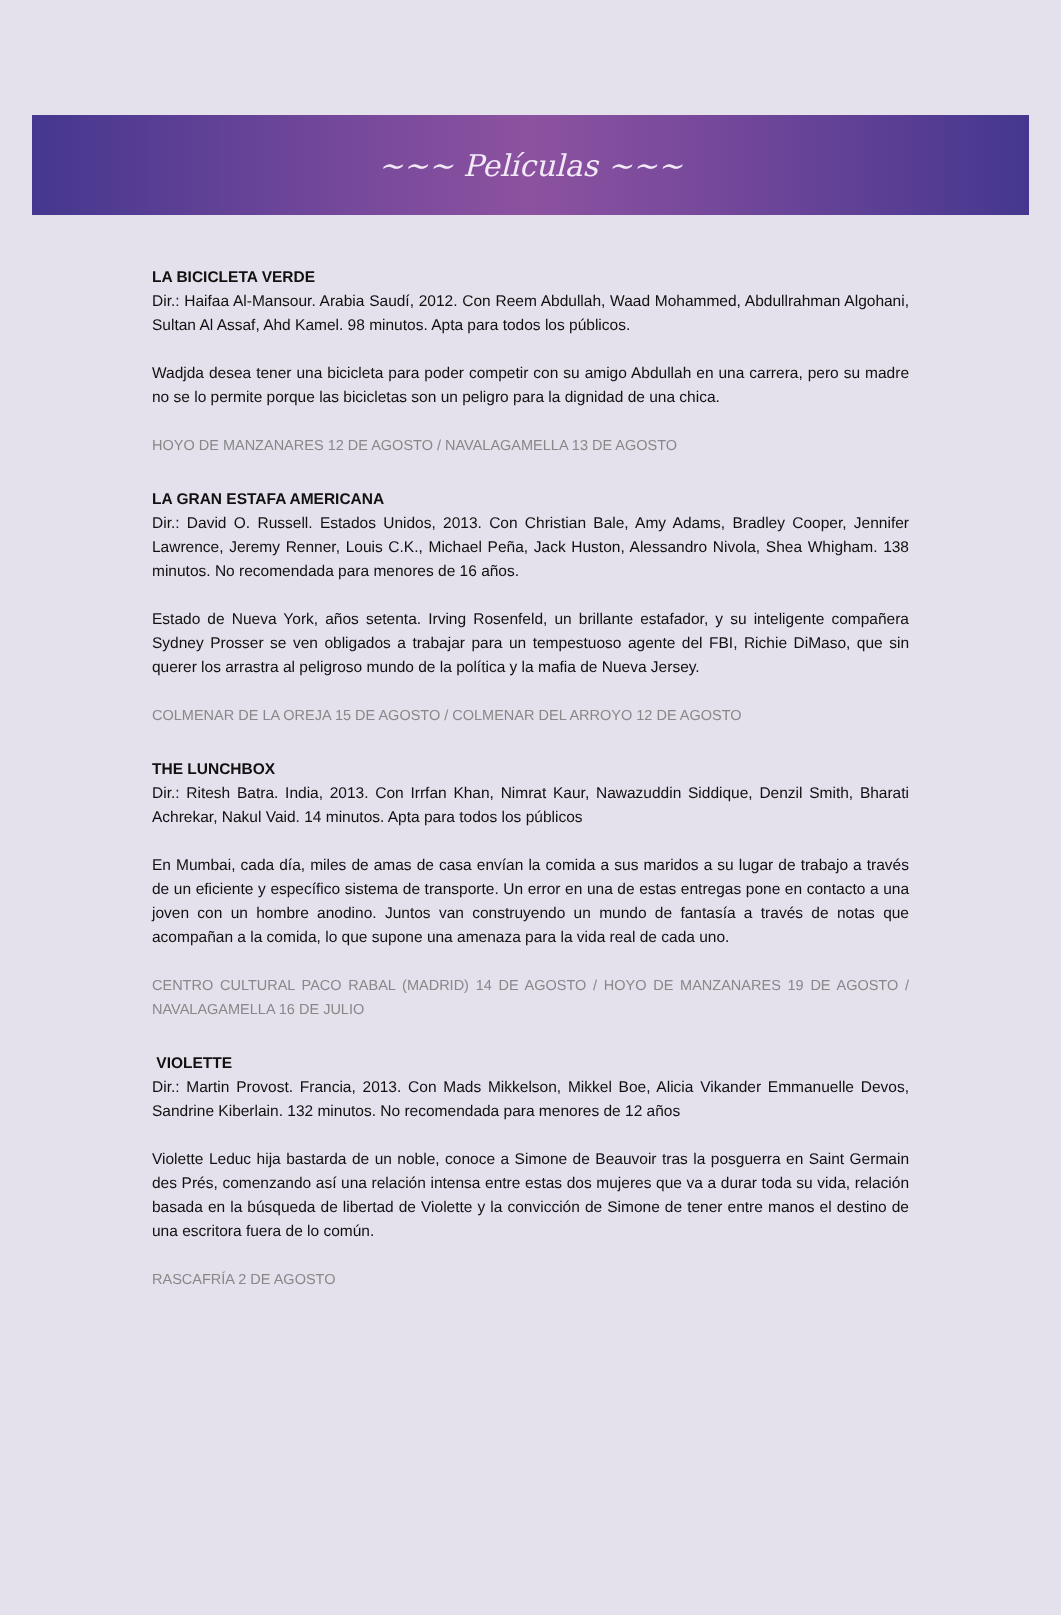~~~ Películas ~~~
LA BICICLETA VERDE
Dir.: Haifaa Al-Mansour. Arabia Saudí, 2012. Con Reem Abdullah, Waad Mohammed, Abdullrahman Algohani, Sultan Al Assaf, Ahd Kamel. 98 minutos. Apta para todos los públicos.
Wadjda desea tener una bicicleta para poder competir con su amigo Abdullah en una carrera, pero su madre no se lo permite porque las bicicletas son un peligro para la dignidad de una chica.
HOYO DE MANZANARES 12 DE AGOSTO / NAVALAGAMELLA 13 DE AGOSTO
LA GRAN ESTAFA AMERICANA
Dir.: David O. Russell. Estados Unidos, 2013. Con Christian Bale, Amy Adams, Bradley Cooper, Jennifer Lawrence, Jeremy Renner, Louis C.K., Michael Peña, Jack Huston, Alessandro Nivola, Shea Whigham. 138 minutos. No recomendada para menores de 16 años.
Estado de Nueva York, años setenta. Irving Rosenfeld, un brillante estafador, y su inteligente compañera Sydney Prosser se ven obligados a trabajar para un tempestuoso agente del FBI, Richie DiMaso, que sin querer los arrastra al peligroso mundo de la política y la mafia de Nueva Jersey.
COLMENAR DE LA OREJA 15 DE AGOSTO / COLMENAR DEL ARROYO 12 DE AGOSTO
THE LUNCHBOX
Dir.: Ritesh Batra. India, 2013. Con Irrfan Khan, Nimrat Kaur, Nawazuddin Siddique, Denzil Smith, Bharati Achrekar, Nakul Vaid. 14 minutos. Apta para todos los públicos
En Mumbai, cada día, miles de amas de casa envían la comida a sus maridos a su lugar de trabajo a través de un eficiente y específico sistema de transporte. Un error en una de estas entregas pone en contacto a una joven con un hombre anodino. Juntos van construyendo un mundo de fantasía a través de notas que acompañan a la comida, lo que supone una amenaza para la vida real de cada uno.
CENTRO CULTURAL PACO RABAL (MADRID) 14 DE AGOSTO / HOYO DE MANZANARES 19 DE AGOSTO / NAVALAGAMELLA 16 DE JULIO
VIOLETTE
Dir.: Martin Provost. Francia, 2013. Con Mads Mikkelson, Mikkel Boe, Alicia Vikander Emmanuelle Devos, Sandrine Kiberlain. 132 minutos. No recomendada para menores de 12 años
Violette Leduc hija bastarda de un noble, conoce a Simone de Beauvoir tras la posguerra en Saint Germain des Prés, comenzando así una relación intensa entre estas dos mujeres que va a durar toda su vida, relación basada en la búsqueda de libertad de Violette y la convicción de Simone de tener entre manos el destino de una escritora fuera de lo común.
RASCAFRÍA 2 DE AGOSTO